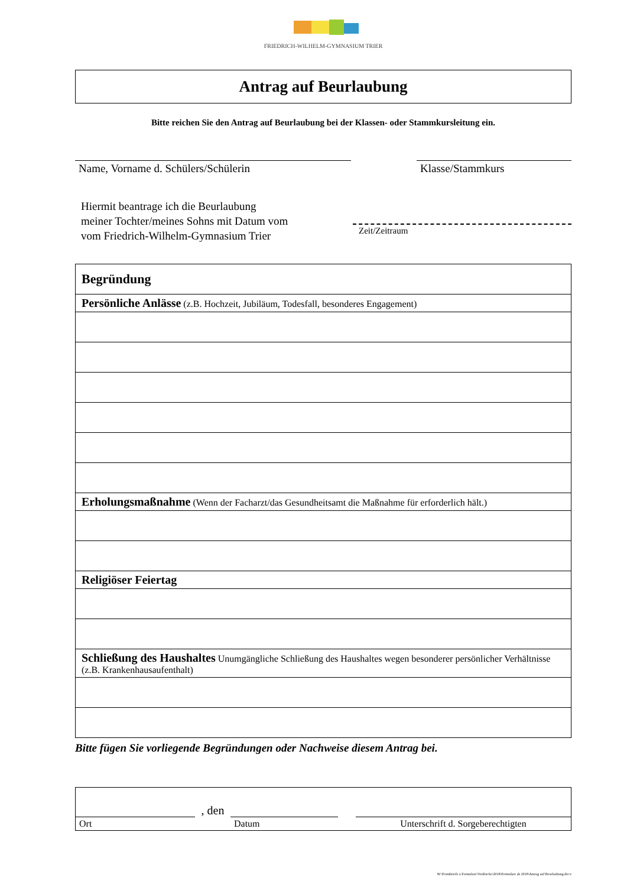FRIEDRICH-WILHELM-GYMNASIUM TRIER
Antrag auf Beurlaubung
Bitte reichen Sie den Antrag auf Beurlaubung bei der Klassen- oder Stammkursleitung ein.
Name, Vorname d. Schülers/Schülerin Klasse/Stammkurs
Hiermit beantrage ich die Beurlaubung
meiner Tochter/meines Sohns mit Datum vom
vom Friedrich-Wilhelm-Gymnasium Trier
Zeit/Zeitraum
| Begründung |
| Persönliche Anlässe (z.B. Hochzeit, Jubiläum, Todesfall, besonderes Engagement) |
| Erholungsmaßnahme (Wenn der Facharzt/das Gesundheitsamt die Maßnahme für erforderlich hält.) |
| Religiöser Feiertag |
| Schließung des Haushaltes Unumgängliche Schließung des Haushaltes wegen besonderer persönlicher Verhältnisse (z.B. Krankenhausaufenthalt) |
Bitte fügen Sie vorliegende Begründungen oder Nachweise diesem Antrag bei.
Ort
, den
Datum
Unterschrift d. Sorgeberechtigten
W:\Formbriefe u Formulare\Vordrucke\2018\Formulare ab 2018\Antrag auf Beurlaubung.docx